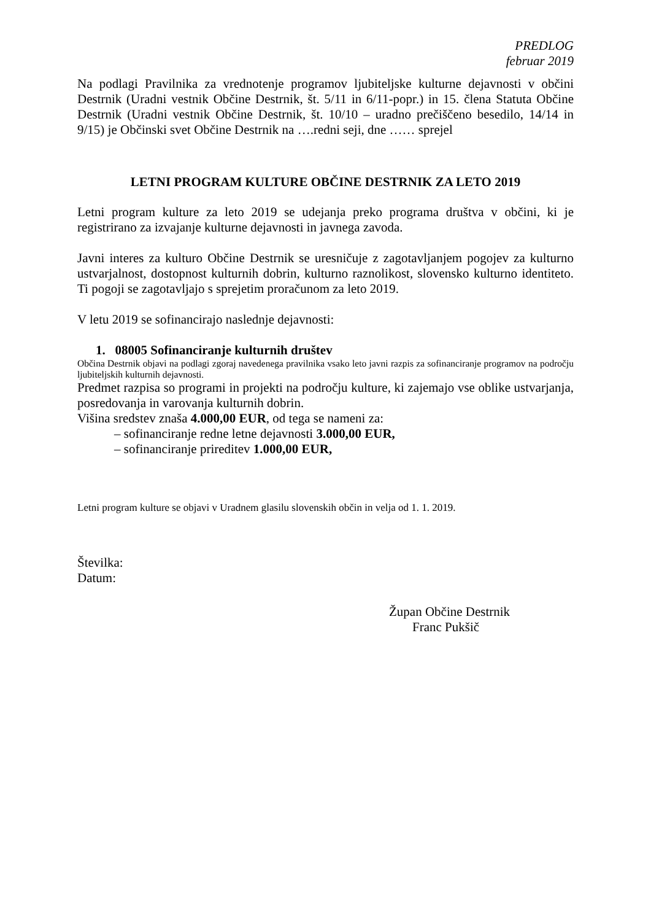PREDLOG
februar 2019
Na podlagi Pravilnika za vrednotenje programov ljubiteljske kulturne dejavnosti v občini Destrnik (Uradni vestnik Občine Destrnik, št. 5/11 in 6/11-popr.) in 15. člena Statuta Občine Destrnik (Uradni vestnik Občine Destrnik, št. 10/10 – uradno prečiščeno besedilo, 14/14 in 9/15) je Občinski svet Občine Destrnik na ….redni seji, dne …… sprejel
LETNI PROGRAM KULTURE OBČINE DESTRNIK ZA LETO 2019
Letni program kulture za leto 2019 se udejanja preko programa društva v občini, ki je registrirano za izvajanje kulturne dejavnosti in javnega zavoda.
Javni interes za kulturo Občine Destrnik se uresničuje z zagotavljanjem pogojev za kulturno ustvarjalnost, dostopnost kulturnih dobrin, kulturno raznolikost, slovensko kulturno identiteto. Ti pogoji se zagotavljajo s sprejetim proračunom za leto 2019.
V letu 2019 se sofinancirajo naslednje dejavnosti:
1. 08005 Sofinanciranje kulturnih društev
Občina Destrnik objavi na podlagi zgoraj navedenega pravilnika vsako leto javni razpis za sofinanciranje programov na področju ljubiteljskih kulturnih dejavnosti.
Predmet razpisa so programi in projekti na področju kulture, ki zajemajo vse oblike ustvarjanja, posredovanja in varovanja kulturnih dobrin.
Višina sredstev znaša 4.000,00 EUR, od tega se nameni za:
– sofinanciranje redne letne dejavnosti 3.000,00 EUR,
– sofinanciranje prireditev 1.000,00 EUR,
Letni program kulture se objavi v Uradnem glasilu slovenskih občin in velja od 1. 1. 2019.
Številka:
Datum:
Župan Občine Destrnik
Franc Pukšič